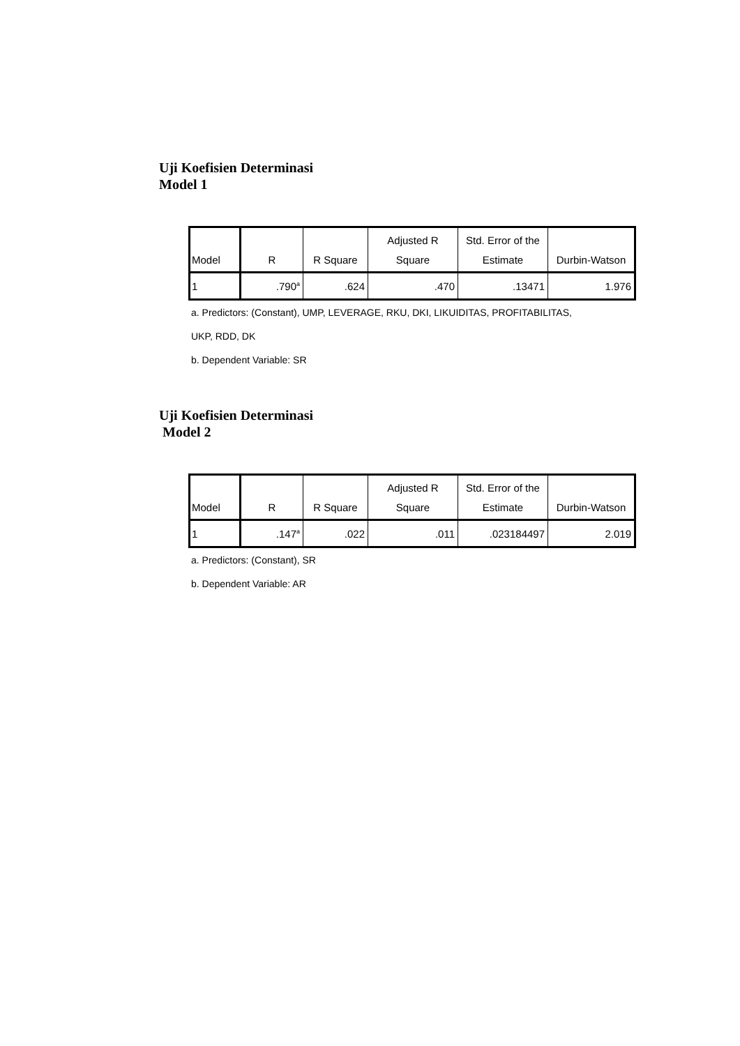Uji Koefisien Determinasi
Model 1
| Model | R | R Square | Adjusted R Square | Std. Error of the Estimate | Durbin-Watson |
| --- | --- | --- | --- | --- | --- |
| 1 | .790<sup>a</sup> | .624 | .470 | .13471 | 1.976 |
a. Predictors: (Constant), UMP, LEVERAGE, RKU, DKI, LIKUIDITAS, PROFITABILITAS,
UKP, RDD, DK
b. Dependent Variable: SR
Uji Koefisien Determinasi
Model 2
| Model | R | R Square | Adjusted R Square | Std. Error of the Estimate | Durbin-Watson |
| --- | --- | --- | --- | --- | --- |
| 1 | .147<sup>a</sup> | .022 | .011 | .023184497 | 2.019 |
a. Predictors: (Constant), SR
b. Dependent Variable: AR